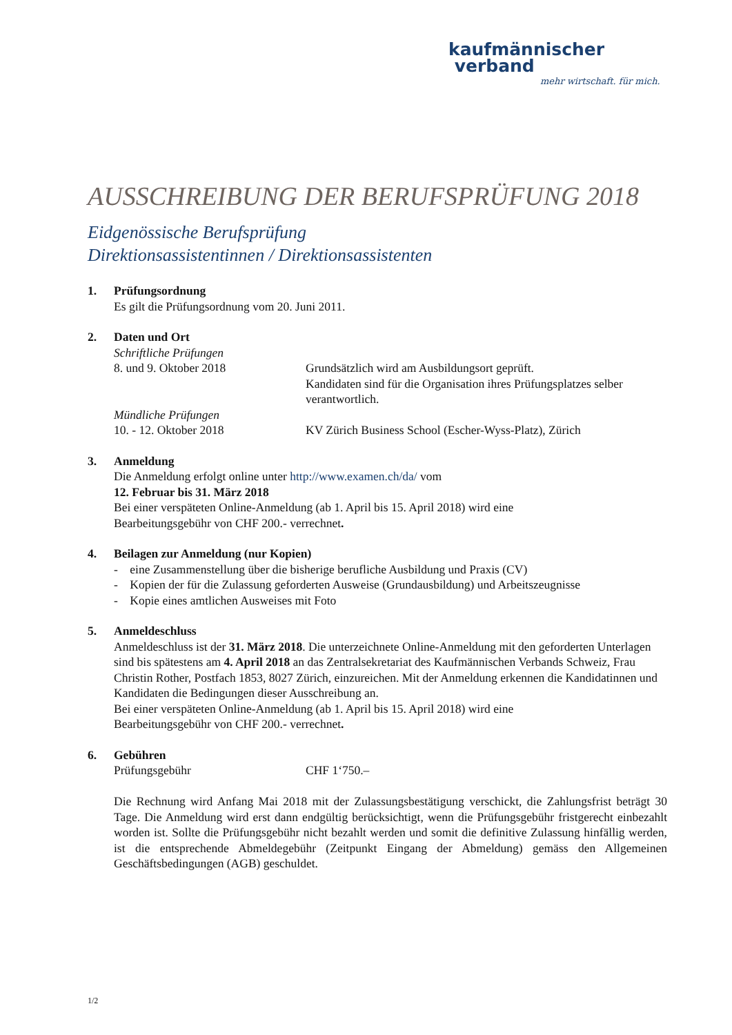kaufmännischer
verband
mehr wirtschaft. für mich.
AUSSCHREIBUNG DER BERUFSPRÜFUNG 2018
Eidgenössische Berufsprüfung
Direktionsassistentinnen / Direktionsassistenten
1. Prüfungsordnung
Es gilt die Prüfungsordnung vom 20. Juni 2011.
2. Daten und Ort
Schriftliche Prüfungen
8. und 9. Oktober 2018 Grundsätzlich wird am Ausbildungsort geprüft.
Kandidaten sind für die Organisation ihres Prüfungsplatzes selber verantwortlich.
Mündliche Prüfungen
10. - 12. Oktober 2018 KV Zürich Business School (Escher-Wyss-Platz), Zürich
3. Anmeldung
Die Anmeldung erfolgt online unter http://www.examen.ch/da/ vom
12. Februar bis 31. März 2018
Bei einer verspäteten Online-Anmeldung (ab 1. April bis 15. April 2018) wird eine
Bearbeitungsgebühr von CHF 200.- verrechnet.
4. Beilagen zur Anmeldung (nur Kopien)
- eine Zusammenstellung über die bisherige berufliche Ausbildung und Praxis (CV)
- Kopien der für die Zulassung geforderten Ausweise (Grundausbildung) und Arbeitszeugnisse
- Kopie eines amtlichen Ausweises mit Foto
5. Anmeldeschluss
Anmeldeschluss ist der 31. März 2018. Die unterzeichnete Online-Anmeldung mit den geforderten Unterlagen sind bis spätestens am 4. April 2018 an das Zentralsekretariat des Kaufmännischen Verbands Schweiz, Frau Christin Rother, Postfach 1853, 8027 Zürich, einzureichen. Mit der Anmeldung erkennen die Kandidatinnen und Kandidaten die Bedingungen dieser Ausschreibung an.
Bei einer verspäteten Online-Anmeldung (ab 1. April bis 15. April 2018) wird eine
Bearbeitungsgebühr von CHF 200.- verrechnet.
6. Gebühren
Prüfungsgebühr CHF 1‘750.–
Die Rechnung wird Anfang Mai 2018 mit der Zulassungsbestätigung verschickt, die Zahlungsfrist beträgt 30 Tage. Die Anmeldung wird erst dann endgültig berücksichtigt, wenn die Prüfungsgebühr fristgerecht einbezahlt worden ist. Sollte die Prüfungsgebühr nicht bezahlt werden und somit die definitive Zulassung hinfällig werden, ist die entsprechende Abmeldegebühr (Zeitpunkt Eingang der Abmeldung) gemäss den Allgemeinen Geschäftsbedingungen (AGB) geschuldet.
1/2